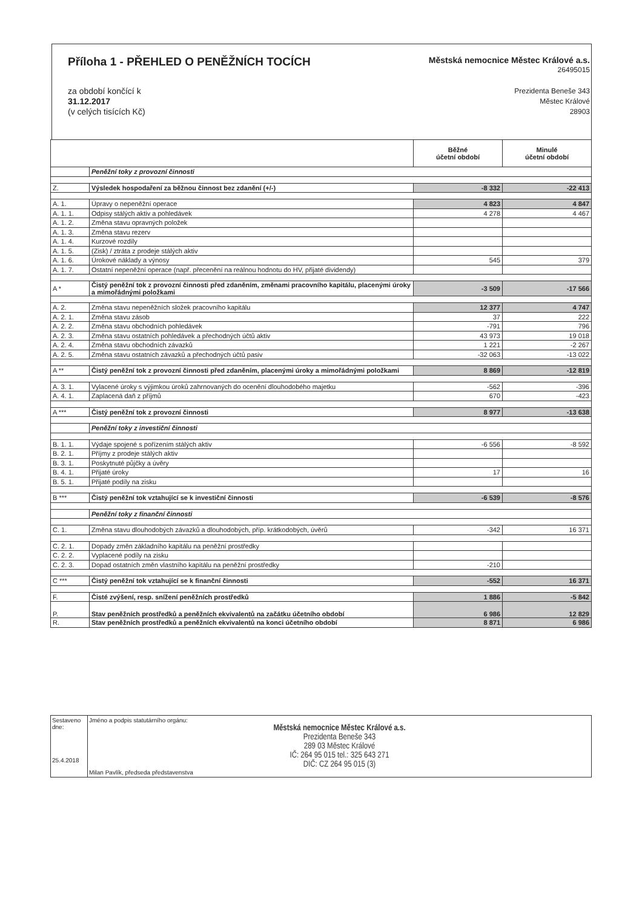Příloha 1 - PŘEHLED O PENĚŽNÍCH TOCÍCH
Městská nemocnice Městec Králové a.s.
26495015
za období končící k
31.12.2017
(v celých tisících Kč)
Prezidenta Beneše 343
Městec Králové
28903
| | | Běžné účetní období | Minulé účetní období |
| --- | --- | --- | --- |
| | Peněžní toky z provozní činnosti | | |
| Z. | Výsledek hospodaření za běžnou činnost bez zdanění (+/-) | -8 332 | -22 413 |
| A. 1. | Úpravy o nepeněžní operace | 4 823 | 4 847 |
| A. 1. 1. | Odpisy stálých aktiv a pohledávek | 4 278 | 4 467 |
| A. 1. 2. | Změna stavu opravných položek | | |
| A. 1. 3. | Změna stavu rezerv | | |
| A. 1. 4. | Kurzové rozdíly | | |
| A. 1. 5. | (Zisk) / ztráta z prodeje stálých aktiv | | |
| A. 1. 6. | Úrokové náklady a výnosy | 545 | 379 |
| A. 1. 7. | Ostatní nepeněžní operace (např. přecenění na reálnou hodnotu do HV, přijaté dividendy) | | |
| A * | Čistý peněžní tok z provozní činnosti před zdaněním, změnami pracovního kapitálu, placenými úroky a mimořádnými položkami | -3 509 | -17 566 |
| A. 2. | Změna stavu nepeněžních složek pracovního kapitálu | 12 377 | 4 747 |
| A. 2. 1. | Změna stavu zásob | 37 | 222 |
| A. 2. 2. | Změna stavu obchodních pohledávek | -791 | 796 |
| A. 2. 3. | Změna stavu ostatních pohledávek a přechodných účtů aktiv | 43 973 | 19 018 |
| A. 2. 4. | Změna stavu obchodních závazků | 1 221 | -2 267 |
| A. 2. 5. | Změna stavu ostatních závazků a přechodných účtů pasiv | -32 063 | -13 022 |
| A ** | Čistý peněžní tok z provozní činnosti před zdaněním, placenými úroky a mimořádnými položkami | 8 869 | -12 819 |
| A. 3. 1. | Vylacené úroky s výjimkou úroků zahrnovaných do ocenění dlouhodobého majetku | -562 | -396 |
| A. 4. 1. | Zaplacená daň z příjmů | 670 | -423 |
| A *** | Čistý peněžní tok z provozní činnosti | 8 977 | -13 638 |
| | Peněžní toky z investiční činnosti | | |
| B. 1. 1. | Výdaje spojené s pořízením stálých aktiv | -6 556 | -8 592 |
| B. 2. 1. | Příjmy z prodeje stálých aktiv | | |
| B. 3. 1. | Poskytnuté půjčky a úvěry | | |
| B. 4. 1. | Přijaté úroky | 17 | 16 |
| B. 5. 1. | Přijaté podíly na zisku | | |
| B *** | Čistý peněžní tok vztahující se k investiční činnosti | -6 539 | -8 576 |
| | Peněžní toky z finanční činnosti | | |
| C. 1. | Změna stavu dlouhodobých závazků a dlouhodobých, příp. krátkodobých, úvěrů | -342 | 16 371 |
| C. 2. 1. | Dopady změn základního kapitálu na peněžní prostředky | | |
| C. 2. 2. | Vyplacené podíly na zisku | | |
| C. 2. 3. | Dopad ostatních změn vlastního kapitálu na peněžní prostředky | -210 | |
| C *** | Čistý peněžní tok vztahující se k finanční činnosti | -552 | 16 371 |
| F. | Čisté zvýšení, resp. snížení peněžních prostředků | 1 886 | -5 842 |
| P. | Stav peněžních prostředků a peněžních ekvivalentů na začátku účetního období | 6 986 | 12 829 |
| R. | Stav peněžních prostředků a peněžních ekvivalentů na konci účetního období | 8 871 | 6 986 |
| Sestaveno dne: 25.4.2018 | Jméno a podpis statutárního orgánu: Městská nemocnice Městec Králové a.s. Prezidenta Beneše 343 289 03 Městec Králové IČ: 264 95 015 tel.: 325 643 271 DIČ: CZ 264 95 015 (3) Milan Pavlík, předseda představenstva |